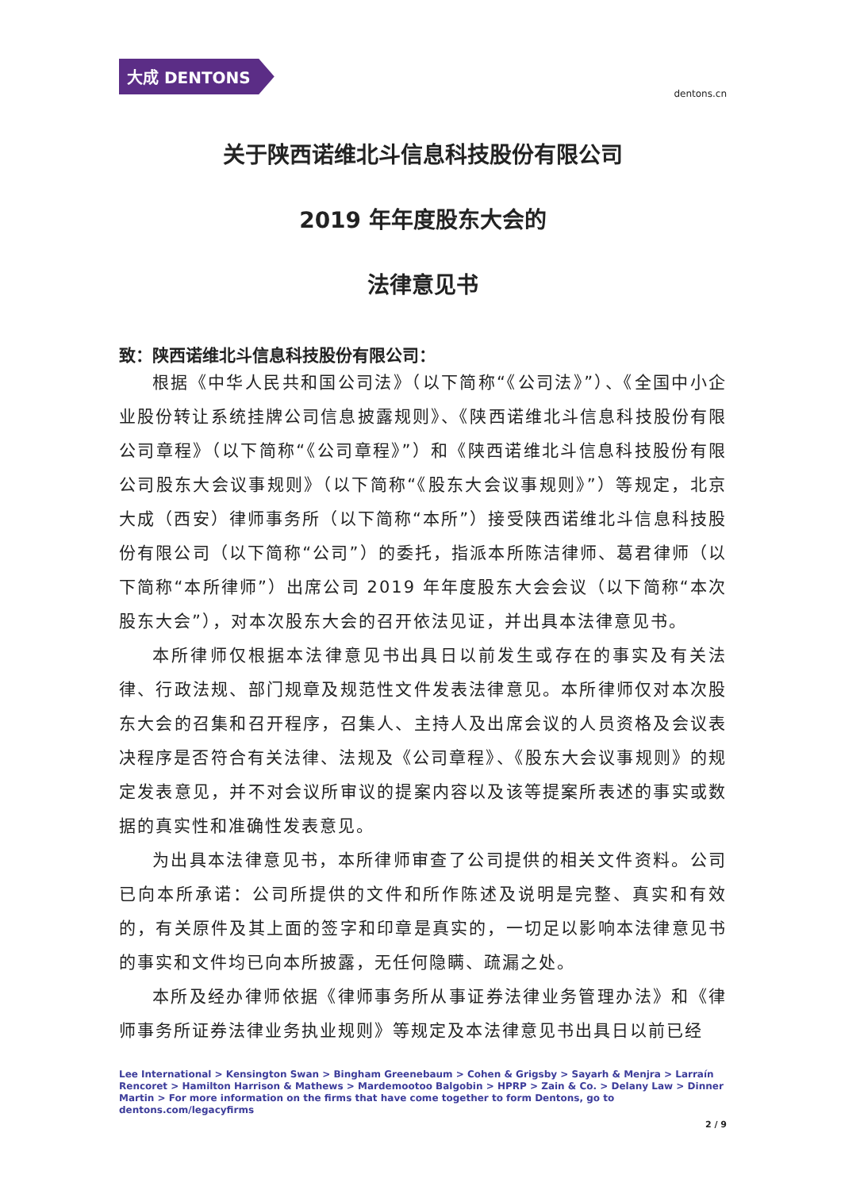大成 DENTONS
dentons.cn
关于陕西诺维北斗信息科技股份有限公司
2019 年年度股东大会的
法律意见书
致：陕西诺维北斗信息科技股份有限公司：
根据《中华人民共和国公司法》（以下简称“《公司法》”）、《全国中小企业股份转让系统挂牌公司信息披露规则》、《陕西诺维北斗信息科技股份有限公司章程》（以下简称“《公司章程》”）和《陕西诺维北斗信息科技股份有限公司股东大会议事规则》（以下简称“《股东大会议事规则》”）等规定，北京大成（西安）律师事务所（以下简称“本所”）接受陕西诺维北斗信息科技股份有限公司（以下简称“公司”）的委托，指派本所陈洁律师、葛君律师（以下简称“本所律师”）出席公司 2019 年年度股东大会会议（以下简称“本次股东大会”），对本次股东大会的召开依法见证，并出具本法律意见书。
本所律师仅根据本法律意见书出具日以前发生或存在的事实及有关法律、行政法规、部门规章及规范性文件发表法律意见。本所律师仅对本次股东大会的召集和召开程序，召集人、主持人及出席会议的人员资格及会议表决程序是否符合有关法律、法规及《公司章程》、《股东大会议事规则》的规定发表意见，并不对会议所审议的提案内容以及该等提案所表述的事实或数据的真实性和准确性发表意见。
为出具本法律意见书，本所律师审查了公司提供的相关文件资料。公司已向本所承诺：公司所提供的文件和所作陈述及说明是完整、真实和有效的，有关原件及其上面的签字和印章是真实的，一切足以影响本法律意见书的事实和文件均已向本所披露，无任何隐瞒、疏漏之处。
本所及经办律师依据《律师事务所从事证券法律业务管理办法》和《律师事务所证券法律业务执业规则》等规定及本法律意见书出具日以前已经
Lee International > Kensington Swan > Bingham Greenebaum > Cohen & Grigsby > Sayarh & Menjra > Larraín Rencoret > Hamilton Harrison & Mathews > Mardemootoo Balgobin > HPRP > Zain & Co. > Delany Law > Dinner Martin > For more information on the firms that have come together to form Dentons, go to dentons.com/legacyfirms
2 / 9